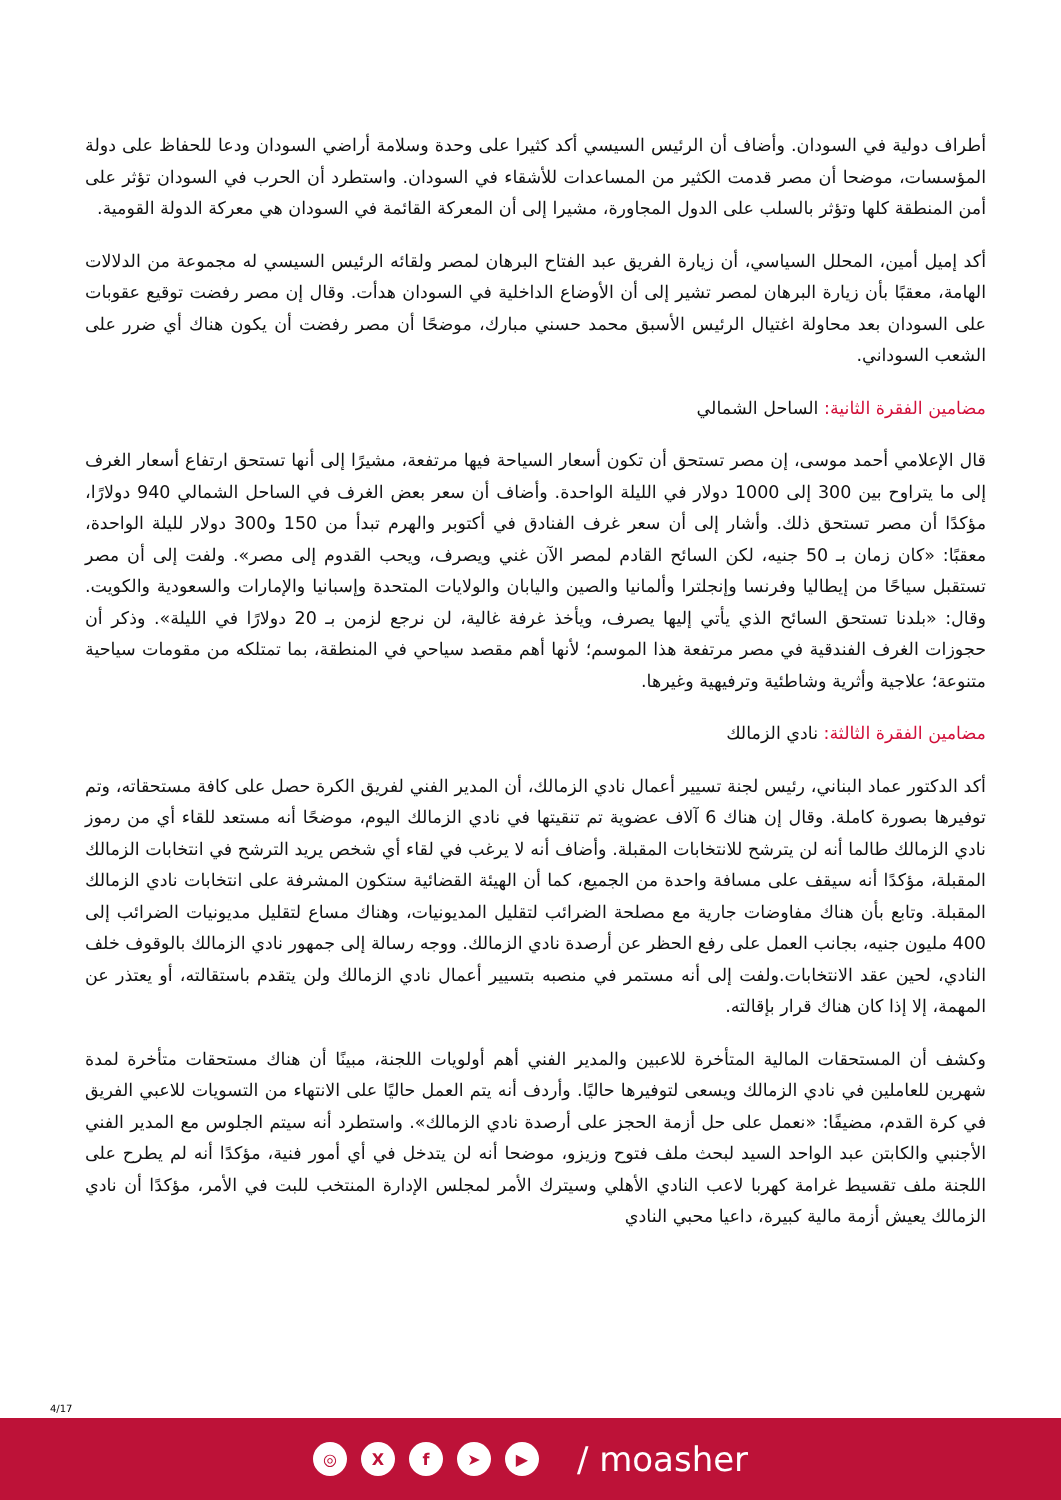أطراف دولية في السودان. وأضاف أن الرئيس السيسي أكد كثيرا على وحدة وسلامة أراضي السودان ودعا للحفاظ على دولة المؤسسات، موضحا أن مصر قدمت الكثير من المساعدات للأشقاء في السودان. واستطرد أن الحرب في السودان تؤثر على أمن المنطقة كلها وتؤثر بالسلب على الدول المجاورة، مشيرا إلى أن المعركة القائمة في السودان هي معركة الدولة القومية.
أكد إميل أمين، المحلل السياسي، أن زيارة الفريق عبد الفتاح البرهان لمصر ولقائه الرئيس السيسي له مجموعة من الدلالات الهامة، معقبًا بأن زيارة البرهان لمصر تشير إلى أن الأوضاع الداخلية في السودان هدأت. وقال إن مصر رفضت توقيع عقوبات على السودان بعد محاولة اغتيال الرئيس الأسبق محمد حسني مبارك، موضحًا أن مصر رفضت أن يكون هناك أي ضرر على الشعب السوداني.
مضامين الفقرة الثانية: الساحل الشمالي
قال الإعلامي أحمد موسى، إن مصر تستحق أن تكون أسعار السياحة فيها مرتفعة، مشيرًا إلى أنها تستحق ارتفاع أسعار الغرف إلى ما يتراوح بين 300 إلى 1000 دولار في الليلة الواحدة. وأضاف أن سعر بعض الغرف في الساحل الشمالي 940 دولارًا، مؤكدًا أن مصر تستحق ذلك. وأشار إلى أن سعر غرف الفنادق في أكتوبر والهرم تبدأ من 150 و300 دولار لليلة الواحدة، معقبًا: «كان زمان بـ 50 جنيه، لكن السائح القادم لمصر الآن غني ويصرف، ويحب القدوم إلى مصر». ولفت إلى أن مصر تستقبل سياحًا من إيطاليا وفرنسا وإنجلترا وألمانيا والصين واليابان والولايات المتحدة وإسبانيا والإمارات والسعودية والكويت. وقال: «بلدنا تستحق السائح الذي يأتي إليها يصرف، ويأخذ غرفة غالية، لن نرجع لزمن بـ 20 دولارًا في الليلة». وذكر أن حجوزات الغرف الفندقية في مصر مرتفعة هذا الموسم؛ لأنها أهم مقصد سياحي في المنطقة، بما تمتلكه من مقومات سياحية متنوعة؛ علاجية وأثرية وشاطئية وترفيهية وغيرها.
مضامين الفقرة الثالثة: نادي الزمالك
أكد الدكتور عماد البناني، رئيس لجنة تسيير أعمال نادي الزمالك، أن المدير الفني لفريق الكرة حصل على كافة مستحقاته، وتم توفيرها بصورة كاملة. وقال إن هناك 6 آلاف عضوية تم تنقيتها في نادي الزمالك اليوم، موضحًا أنه مستعد للقاء أي من رموز نادي الزمالك طالما أنه لن يترشح للانتخابات المقبلة. وأضاف أنه لا يرغب في لقاء أي شخص يريد الترشح في انتخابات الزمالك المقبلة، مؤكدًا أنه سيقف على مسافة واحدة من الجميع، كما أن الهيئة القضائية ستكون المشرفة على انتخابات نادي الزمالك المقبلة. وتابع بأن هناك مفاوضات جارية مع مصلحة الضرائب لتقليل المديونيات، وهناك مساع لتقليل مديونيات الضرائب إلى 400 مليون جنيه، بجانب العمل على رفع الحظر عن أرصدة نادي الزمالك. ووجه رسالة إلى جمهور نادي الزمالك بالوقوف خلف النادي، لحين عقد الانتخابات.ولفت إلى أنه مستمر في منصبه بتسيير أعمال نادي الزمالك ولن يتقدم باستقالته، أو يعتذر عن المهمة، إلا إذا كان هناك قرار بإقالته.
وكشف أن المستحقات المالية المتأخرة للاعبين والمدير الفني أهم أولويات اللجنة، مبينًا أن هناك مستحقات متأخرة لمدة شهرين للعاملين في نادي الزمالك ويسعى لتوفيرها حاليًا. وأردف أنه يتم العمل حاليًا على الانتهاء من التسويات للاعبي الفريق في كرة القدم، مضيفًا: «نعمل على حل أزمة الحجز على أرصدة نادي الزمالك». واستطرد أنه سيتم الجلوس مع المدير الفني الأجنبي والكابتن عبد الواحد السيد لبحث ملف فتوح وزيزو، موضحا أنه لن يتدخل في أي أمور فنية، مؤكدًا أنه لم يطرح على اللجنة ملف تقسيط غرامة كهربا لاعب النادي الأهلي وسيترك الأمر لمجلس الإدارة المنتخب للبت في الأمر، مؤكدًا أن نادي الزمالك يعيش أزمة مالية كبيرة، داعيا محبي النادي
4/17
◎ X f ➤ ▶
/ moasher